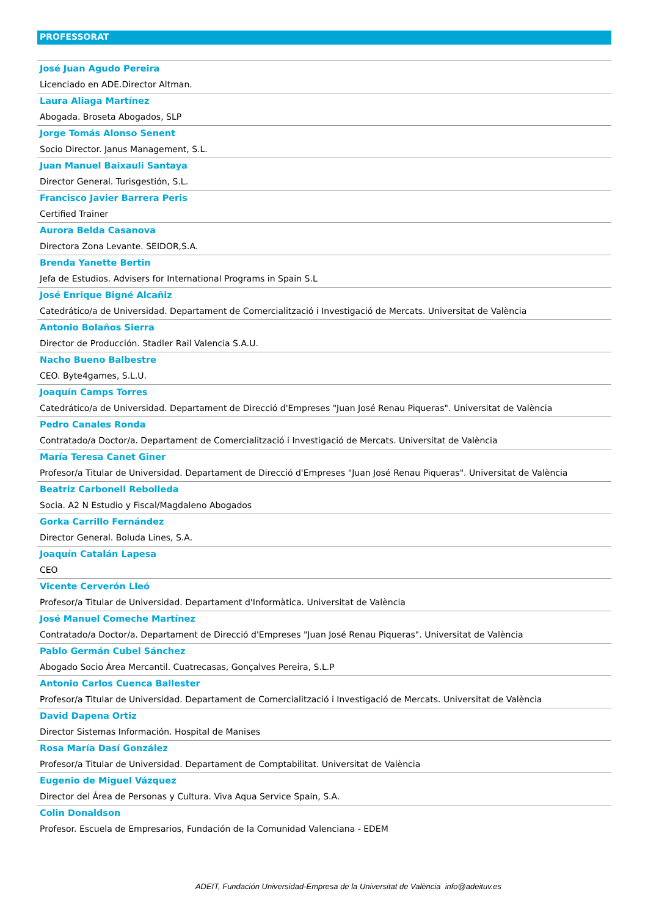PROFESSORAT
José Juan Agudo Pereira
Licenciado en ADE.Director Altman.
Laura Aliaga Martínez
Abogada. Broseta Abogados, SLP
Jorge Tomás Alonso Senent
Socio Director. Janus Management, S.L.
Juan Manuel Baixauli Santaya
Director General. Turisgestión, S.L.
Francisco Javier Barrera Peris
Certified Trainer
Aurora Belda Casanova
Directora Zona Levante. SEIDOR,S.A.
Brenda Yanette Bertin
Jefa de Estudios. Advisers for International Programs in Spain S.L
José Enrique Bigné Alcañiz
Catedrático/a de Universidad. Departament de Comercialització i Investigació de Mercats. Universitat de València
Antonio Bolaños Sierra
Director de Producción. Stadler Rail Valencia S.A.U.
Nacho Bueno Balbestre
CEO. Byte4games, S.L.U.
Joaquín Camps Torres
Catedrático/a de Universidad. Departament de Direcció d'Empreses "Juan José Renau Piqueras". Universitat de València
Pedro Canales Ronda
Contratado/a Doctor/a. Departament de Comercialització i Investigació de Mercats. Universitat de València
María Teresa Canet Giner
Profesor/a Titular de Universidad. Departament de Direcció d'Empreses "Juan José Renau Piqueras". Universitat de València
Beatriz Carbonell Rebolleda
Socia. A2 N Estudio y Fiscal/Magdaleno Abogados
Gorka Carrillo Fernández
Director General. Boluda Lines, S.A.
Joaquín Catalán Lapesa
CEO
Vicente Cerverón Lleó
Profesor/a Titular de Universidad. Departament d'Informàtica. Universitat de València
José Manuel Comeche Martínez
Contratado/a Doctor/a. Departament de Direcció d'Empreses "Juan José Renau Piqueras". Universitat de València
Pablo Germán Cubel Sánchez
Abogado Socio Área Mercantil. Cuatrecasas, Gonçalves Pereira, S.L.P
Antonio Carlos Cuenca Ballester
Profesor/a Titular de Universidad. Departament de Comercialització i Investigació de Mercats. Universitat de València
David Dapena Ortiz
Director Sistemas Información. Hospital de Manises
Rosa María Dasí González
Profesor/a Titular de Universidad. Departament de Comptabilitat. Universitat de València
Eugenio de Miguel Vázquez
Director del Área de Personas y Cultura. Viva Aqua Service Spain, S.A.
Colin Donaldson
Profesor. Escuela de Empresarios, Fundación de la Comunidad Valenciana - EDEM
ADEIT, Fundación Universidad-Empresa de la Universitat de València info@adeituv.es